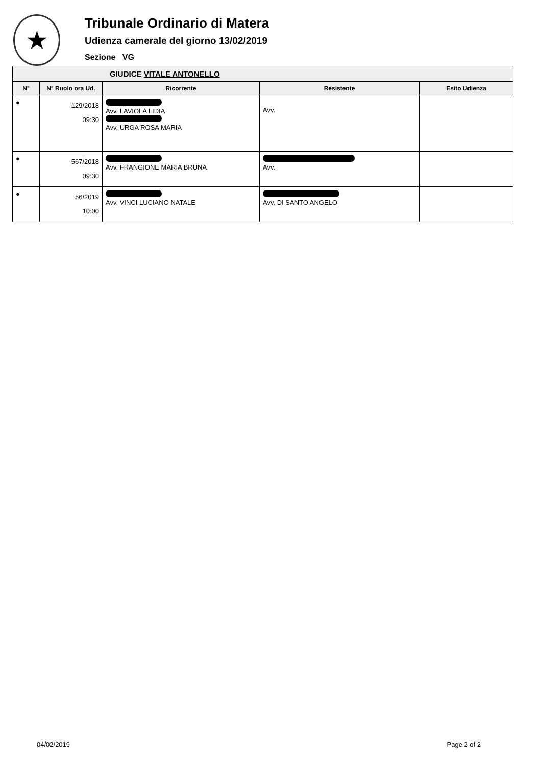★
Tribunale Ordinario di Matera
Udienza camerale del giorno 13/02/2019
Sezione VG
| GIUDICE VITALE ANTONELLO | | | | |
| --- | --- | --- | --- | --- |
| N° | N° Ruolo ora Ud. | Ricorrente | Resistente | Esito Udienza |
| ● | 129/2018 09:30 | Avv. LAVIOLA LIDIA Avv. URGA ROSA MARIA | Avv. | |
| ● | 567/2018 09:30 | Avv. FRANGIONE MARIA BRUNA | Avv. | |
| ● | 56/2019 10:00 | Avv. VINCI LUCIANO NATALE | Avv. DI SANTO ANGELO | |
04/02/2019 Page 2 of 2